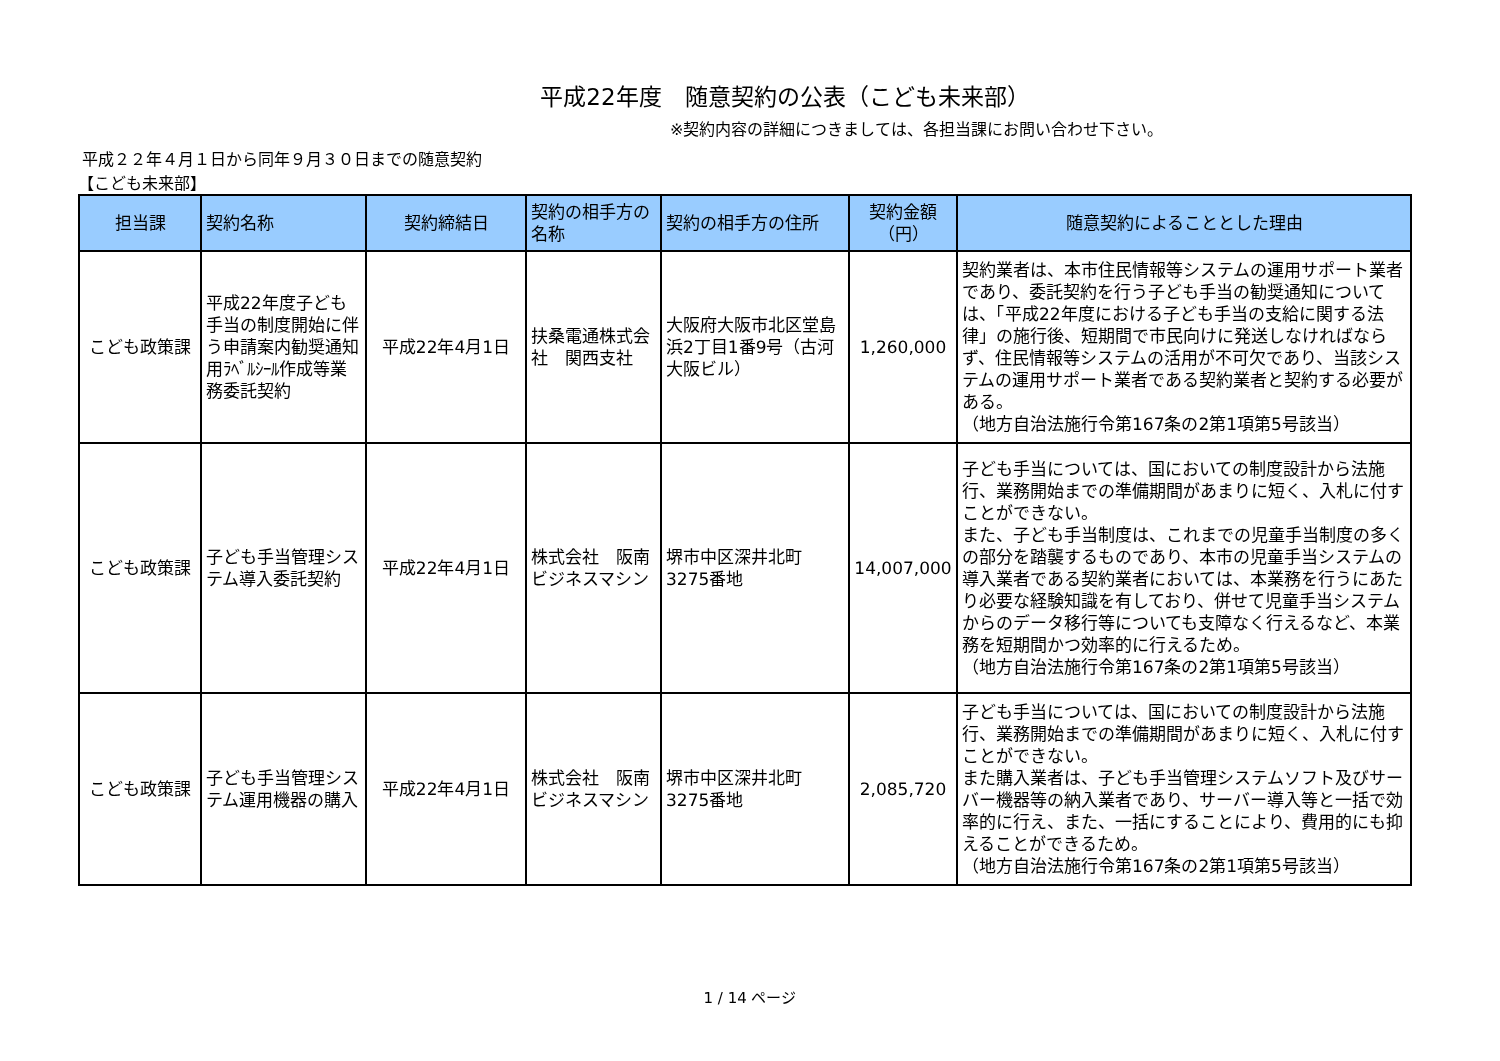平成22年度　随意契約の公表（こども未来部）
※契約内容の詳細につきましては、各担当課にお問い合わせ下さい。
平成２２年４月１日から同年９月３０日までの随意契約
【こども未来部】
| 担当課 | 契約名称 | 契約締結日 | 契約の相手方の名称 | 契約の相手方の住所 | 契約金額 （円） | 随意契約によることとした理由 |
| --- | --- | --- | --- | --- | --- | --- |
| こども政策課 | 平成22年度子ども手当の制度開始に伴う申請案内勧奨通知用ﾗﾍﾞﾙｼｰﾙ作成等業務委託契約 | 平成22年4月1日 | 扶桑電通株式会社 関西支社 | 大阪府大阪市北区堂島浜2丁目1番9号（古河大阪ビル） | 1,260,000 | 契約業者は、本市住民情報等システムの運用サポート業者であり、委託契約を行う子ども手当の勧奨通知については、「平成22年度における子ども手当の支給に関する法律」の施行後、短期間で市民向けに発送しなければならず、住民情報等システムの活用が不可欠であり、当該システムの運用サポート業者である契約業者と契約する必要がある。 （地方自治法施行令第167条の2第1項第5号該当） |
| こども政策課 | 子ども手当管理システム導入委託契約 | 平成22年4月1日 | 株式会社 阪南ビジネスマシン | 堺市中区深井北町3275番地 | 14,007,000 | 子ども手当については、国においての制度設計から法施行、業務開始までの準備期間があまりに短く、入札に付すことができない。 また、子ども手当制度は、これまでの児童手当制度の多くの部分を踏襲するものであり、本市の児童手当システムの導入業者である契約業者においては、本業務を行うにあたり必要な経験知識を有しており、併せて児童手当システムからのデータ移行等についても支障なく行えるなど、本業務を短期間かつ効率的に行えるため。 （地方自治法施行令第167条の2第1項第5号該当） |
| こども政策課 | 子ども手当管理システム運用機器の購入 | 平成22年4月1日 | 株式会社 阪南ビジネスマシン | 堺市中区深井北町3275番地 | 2,085,720 | 子ども手当については、国においての制度設計から法施行、業務開始までの準備期間があまりに短く、入札に付すことができない。 また購入業者は、子ども手当管理システムソフト及びサーバー機器等の納入業者であり、サーバー導入等と一括で効率的に行え、また、一括にすることにより、費用的にも抑えることができるため。 （地方自治法施行令第167条の2第1項第5号該当） |
1 / 14 ページ